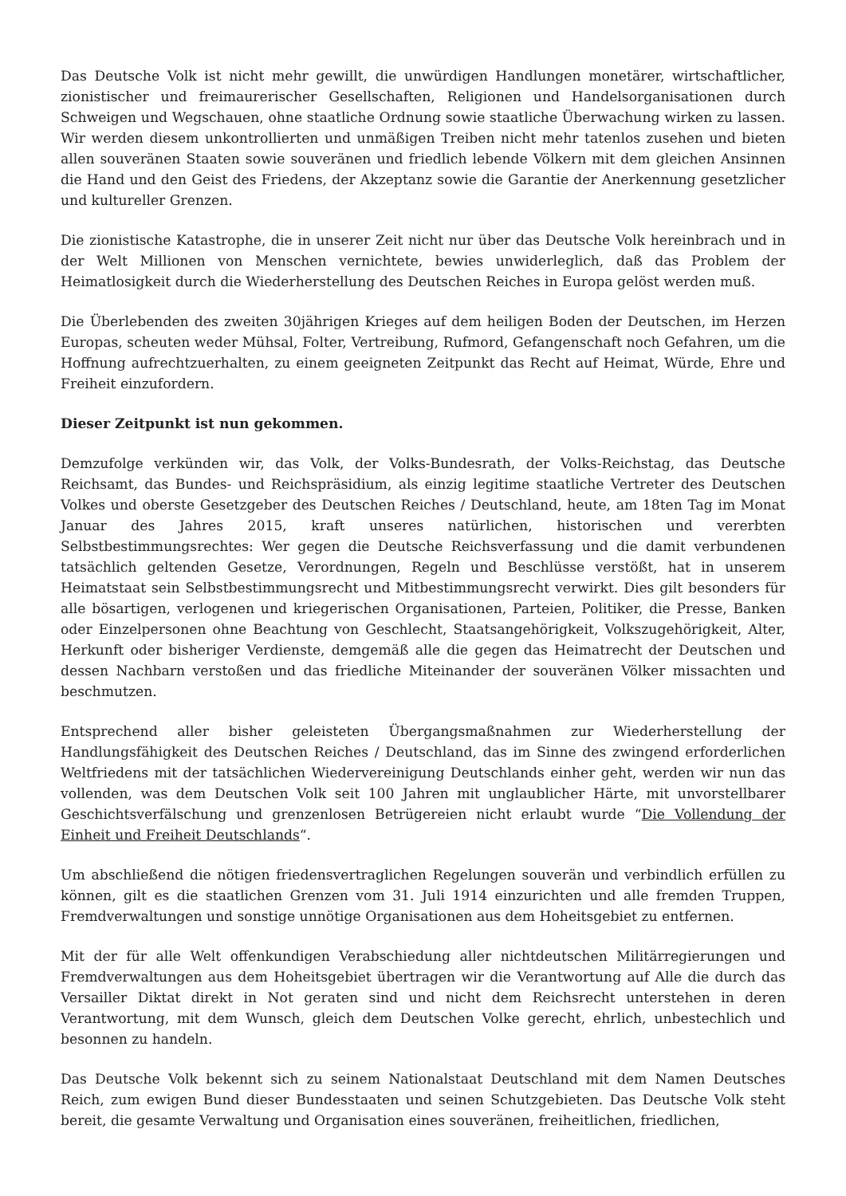Das Deutsche Volk ist nicht mehr gewillt, die unwürdigen Handlungen monetärer, wirtschaftlicher, zionistischer und freimaurerischer Gesellschaften, Religionen und Handelsorganisationen durch Schweigen und Wegschauen, ohne staatliche Ordnung sowie staatliche Überwachung wirken zu lassen. Wir werden diesem unkontrollierten und unmäßigen Treiben nicht mehr tatenlos zusehen und bieten allen souveränen Staaten sowie souveränen und friedlich lebende Völkern mit dem gleichen Ansinnen die Hand und den Geist des Friedens, der Akzeptanz sowie die Garantie der Anerkennung gesetzlicher und kultureller Grenzen.
Die zionistische Katastrophe, die in unserer Zeit nicht nur über das Deutsche Volk hereinbrach und in der Welt Millionen von Menschen vernichtete, bewies unwiderleglich, daß das Problem der Heimatlosigkeit durch die Wiederherstellung des Deutschen Reiches in Europa gelöst werden muß.
Die Überlebenden des zweiten 30jährigen Krieges auf dem heiligen Boden der Deutschen, im Herzen Europas, scheuten weder Mühsal, Folter, Vertreibung, Rufmord, Gefangenschaft noch Gefahren, um die Hoffnung aufrechtzuerhalten, zu einem geeigneten Zeitpunkt das Recht auf Heimat, Würde, Ehre und Freiheit einzufordern.
Dieser Zeitpunkt ist nun gekommen.
Demzufolge verkünden wir, das Volk, der Volks-Bundesrath, der Volks-Reichstag, das Deutsche Reichsamt, das Bundes- und Reichspräsidium, als einzig legitime staatliche Vertreter des Deutschen Volkes und oberste Gesetzgeber des Deutschen Reiches / Deutschland, heute, am 18ten Tag im Monat Januar des Jahres 2015, kraft unseres natürlichen, historischen und vererbten Selbstbestimmungsrechtes: Wer gegen die Deutsche Reichsverfassung und die damit verbundenen tatsächlich geltenden Gesetze, Verordnungen, Regeln und Beschlüsse verstößt, hat in unserem Heimatstaat sein Selbstbestimmungsrecht und Mitbestimmungsrecht verwirkt. Dies gilt besonders für alle bösartigen, verlogenen und kriegerischen Organisationen, Parteien, Politiker, die Presse, Banken oder Einzelpersonen ohne Beachtung von Geschlecht, Staatsangehörigkeit, Volkszugehörigkeit, Alter, Herkunft oder bisheriger Verdienste, demgemäß alle die gegen das Heimatrecht der Deutschen und dessen Nachbarn verstoßen und das friedliche Miteinander der souveränen Völker missachten und beschmutzen.
Entsprechend aller bisher geleisteten Übergangsmaßnahmen zur Wiederherstellung der Handlungsfähigkeit des Deutschen Reiches / Deutschland, das im Sinne des zwingend erforderlichen Weltfriedens mit der tatsächlichen Wiedervereinigung Deutschlands einher geht, werden wir nun das vollenden, was dem Deutschen Volk seit 100 Jahren mit unglaublicher Härte, mit unvorstellbarer Geschichtsverfälschung und grenzenlosen Betrügereien nicht erlaubt wurde “Die Vollendung der Einheit und Freiheit Deutschlands“.
Um abschließend die nötigen friedensvertraglichen Regelungen souverän und verbindlich erfüllen zu können, gilt es die staatlichen Grenzen vom 31. Juli 1914 einzurichten und alle fremden Truppen, Fremdverwaltungen und sonstige unnötige Organisationen aus dem Hoheitsgebiet zu entfernen.
Mit der für alle Welt offenkundigen Verabschiedung aller nichtdeutschen Militärregierungen und Fremdverwaltungen aus dem Hoheitsgebiet übertragen wir die Verantwortung auf Alle die durch das Versailler Diktat direkt in Not geraten sind und nicht dem Reichsrecht unterstehen in deren Verantwortung, mit dem Wunsch, gleich dem Deutschen Volke gerecht, ehrlich, unbestechlich und besonnen zu handeln.
Das Deutsche Volk bekennt sich zu seinem Nationalstaat Deutschland mit dem Namen Deutsches Reich, zum ewigen Bund dieser Bundesstaaten und seinen Schutzgebieten. Das Deutsche Volk steht bereit, die gesamte Verwaltung und Organisation eines souveränen, freiheitlichen, friedlichen,